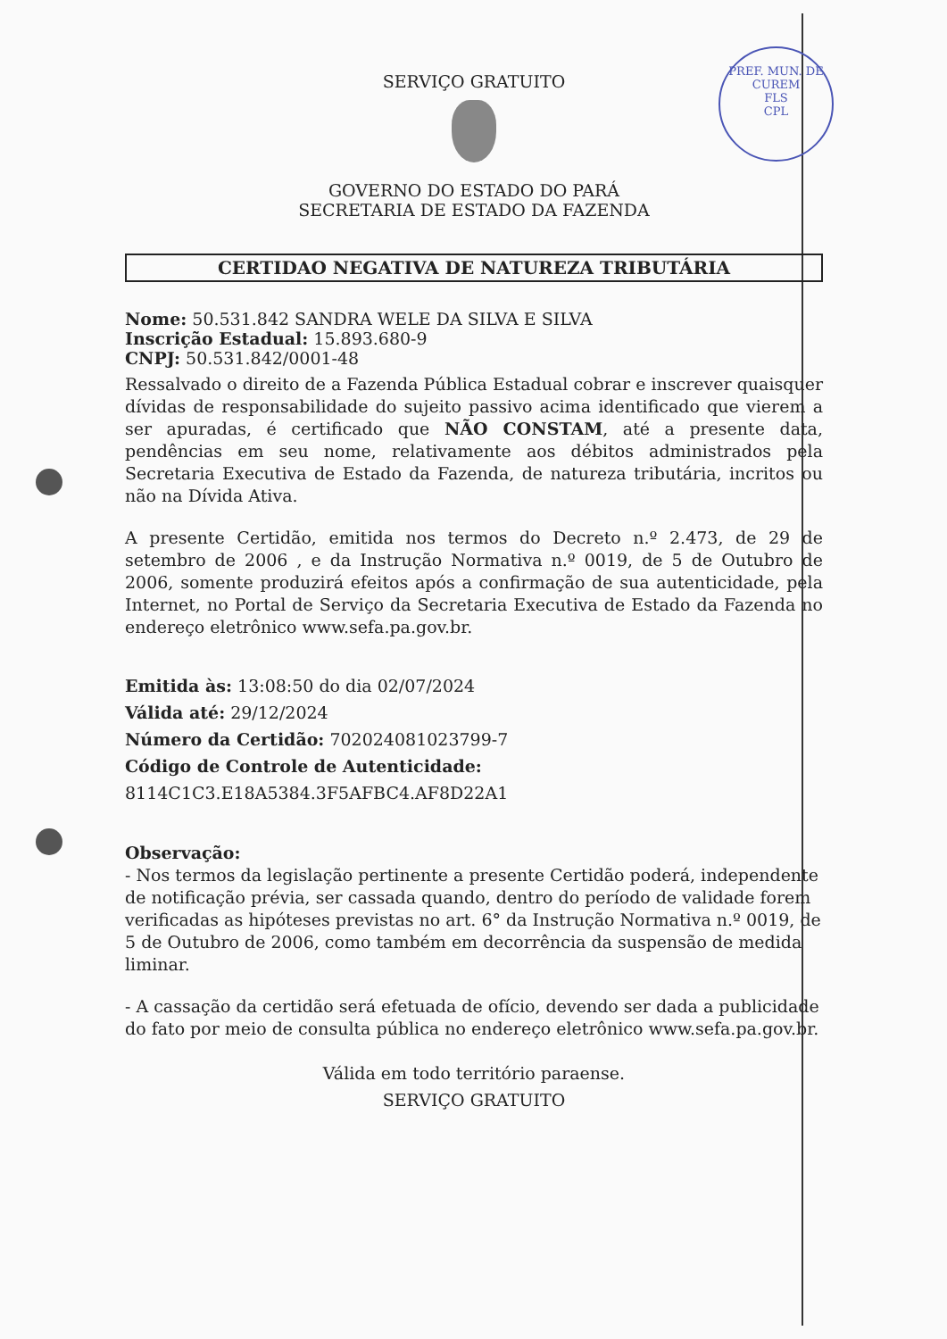PREF. MUN. DE CUREM
FLS
CPL
SERVIÇO GRATUITO
GOVERNO DO ESTADO DO PARÁ
SECRETARIA DE ESTADO DA FAZENDA
CERTIDAO NEGATIVA DE NATUREZA TRIBUTÁRIA
Nome: 50.531.842 SANDRA WELE DA SILVA E SILVA
Inscrição Estadual: 15.893.680-9
CNPJ: 50.531.842/0001-48
Ressalvado o direito de a Fazenda Pública Estadual cobrar e inscrever quaisquer dívidas de responsabilidade do sujeito passivo acima identificado que vierem a ser apuradas, é certificado que NÃO CONSTAM, até a presente data, pendências em seu nome, relativamente aos débitos administrados pela Secretaria Executiva de Estado da Fazenda, de natureza tributária, incritos ou não na Dívida Ativa.
A presente Certidão, emitida nos termos do Decreto n.º 2.473, de 29 de setembro de 2006 , e da Instrução Normativa n.º 0019, de 5 de Outubro de 2006, somente produzirá efeitos após a confirmação de sua autenticidade, pela Internet, no Portal de Serviço da Secretaria Executiva de Estado da Fazenda no endereço eletrônico www.sefa.pa.gov.br.
Emitida às: 13:08:50 do dia 02/07/2024
Válida até: 29/12/2024
Número da Certidão: 702024081023799-7
Código de Controle de Autenticidade:
8114C1C3.E18A5384.3F5AFBC4.AF8D22A1
Observação:
- Nos termos da legislação pertinente a presente Certidão poderá, independente de notificação prévia, ser cassada quando, dentro do período de validade forem verificadas as hipóteses previstas no art. 6° da Instrução Normativa n.º 0019, de 5 de Outubro de 2006, como também em decorrência da suspensão de medida liminar.
- A cassação da certidão será efetuada de ofício, devendo ser dada a publicidade do fato por meio de consulta pública no endereço eletrônico www.sefa.pa.gov.br.
Válida em todo território paraense.
SERVIÇO GRATUITO